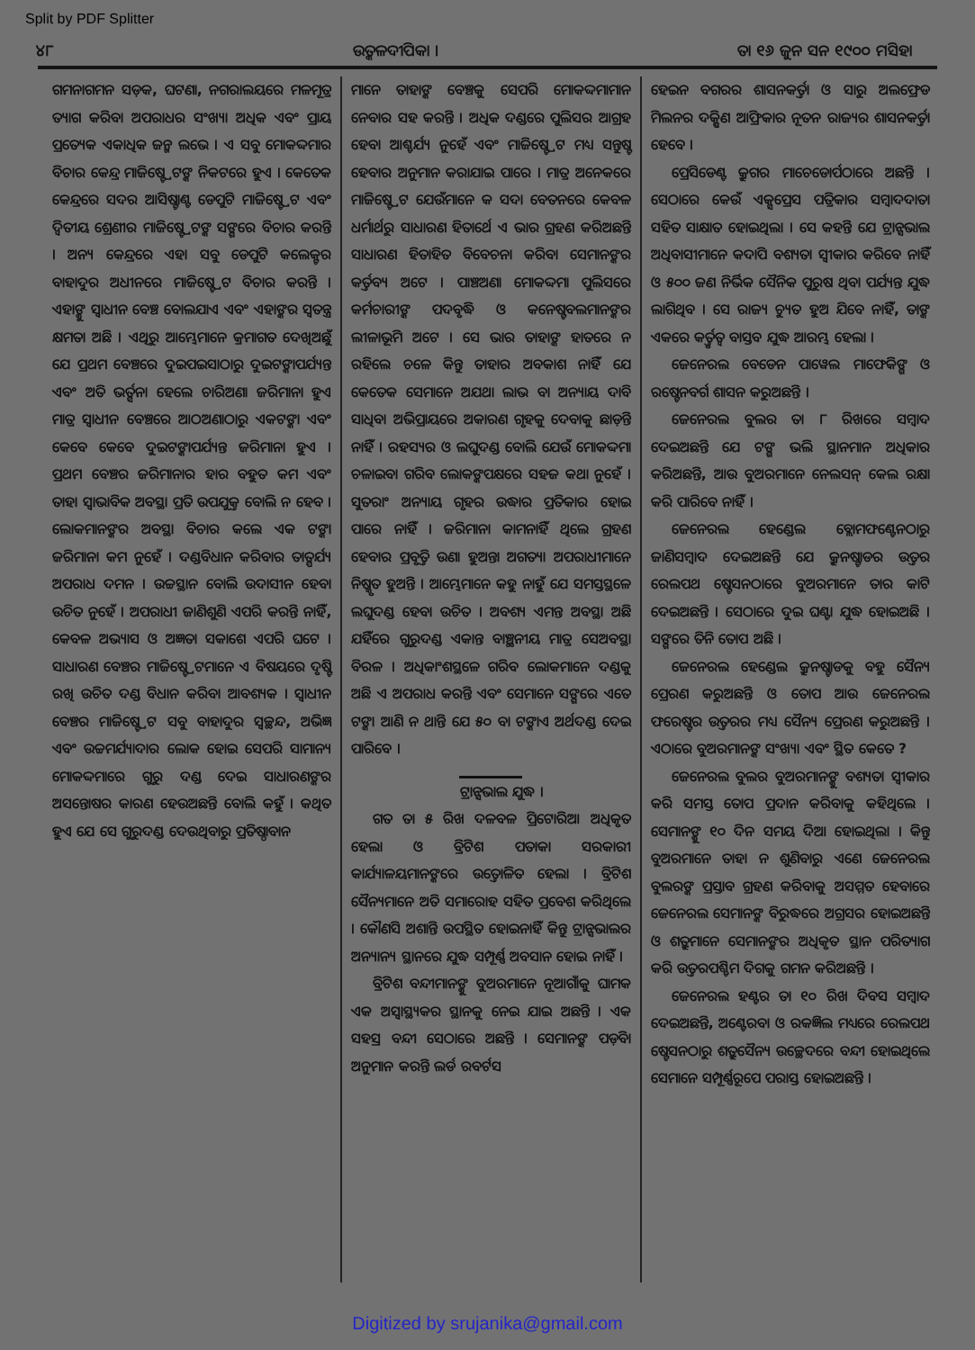Split by PDF Splitter
୪୮ ଉତ୍କଳଦୀପିକା । ତା ୧୬ ଜୁନ ସନ ୧୯୦୦ ମସିହା
ଗମନାଗମନ ସଡ଼କ, ଘଟଣା, ନଗରାଲୟରେ ମଳମୂତ୍ର ତ୍ୟାଗ କରିବା ଅପରାଧର ସଂଖ୍ୟା ଅଧିକ ଏବଂ ପ୍ରାୟ ପ୍ରତ୍ୟେକ ଏକାଧିକ ଜନ୍ମ ଲଭେ । ଏ ସବୁ ମୋକଦ୍ଦମାର ବିଚାର କେନ୍ଦ୍ର ମାଜିଷ୍ଟ୍ରେଟଙ୍କ ନିକଟରେ ହୁଏ । କେତେକ କେନ୍ଦ୍ରରେ ସଦର ଆସିଷ୍ଟାଣ୍ଟ ଡେପୁଟି ମାଜିଷ୍ଟ୍ରେଟ ଏବଂ ଦ୍ୱିତୀୟ ଶ୍ରେଣୀର ମାଜିଷ୍ଟ୍ରେଟଙ୍କ ସଙ୍ଗରେ ବିଚାର କରନ୍ତି । ଅନ୍ୟ କେନ୍ଦ୍ରରେ ଏହା ସବୁ ଡେପୁଟି କଲେକ୍ଟର ବାହାଦୁର ଅଧୀନରେ ମାଜିଷ୍ଟ୍ରେଟ ବିଚାର କରନ୍ତି । ଏହାଙ୍କୁ ସ୍ୱାଧୀନ ବେଞ୍ଚ ବୋଲଯାଏ ଏବଂ ଏହାଙ୍କର ସ୍ୱତନ୍ତ୍ର କ୍ଷମତା ଅଛି । ଏଥିରୁ ଆମ୍ଭେମାନେ କ୍ରମାଗତ ଦେଖିଅଛୁଁ ଯେ ପ୍ରଥମ ବେଞ୍ଚରେ ଦୁଇପଇସାଠାରୁ ଦୁଇଟଙ୍କାପର୍ଯ୍ୟନ୍ତ ଏବଂ ଅତି ଭର୍ତ୍ସନା ହେଲେ ଚାରିଅଣା ଜରିମାନା ହୁଏ ମାତ୍ର ସ୍ୱାଧୀନ ବେଞ୍ଚରେ ଆଠଅଣାଠାରୁ ଏକଟଙ୍କା ଏବଂ କେବେ କେବେ ଦୁଇଟଙ୍କାପର୍ଯ୍ୟନ୍ତ ଜରିମାନା ହୁଏ । ପ୍ରଥମ ବେଞ୍ଚର ଜରିମାନାର ହାର ବହୁତ କମ ଏବଂ ତାହା ସ୍ୱାଭାବିକ ଅବସ୍ଥା ପ୍ରତି ଉପଯୁକ୍ତ ବୋଲି ନ ହେବ । ଲୋକମାନଙ୍କର ଅବସ୍ଥା ବିଚାର କଲେ ଏକ ଟଙ୍କା ଜରିମାନା କମ ନୁହେଁ । ଦଣ୍ଡବିଧାନ କରିବାର ତାତ୍ପର୍ଯ୍ୟ ଅପରାଧ ଦମନ । ଉଚ୍ଚସ୍ଥାନ ବୋଲି ଉଦାସୀନ ହେବା ଉଚିତ ନୁହେଁ । ଅପରାଧୀ ଜାଣିଶୁଣି ଏପରି କରନ୍ତି ନାହିଁ, କେବଳ ଅଭ୍ୟାସ ଓ ଅଜ୍ଞତା ସକାଶେ ଏପରି ଘଟେ । ସାଧାରଣ ବେଞ୍ଚର ମାଜିଷ୍ଟ୍ରେଟମାନେ ଏ ବିଷୟରେ ଦୃଷ୍ଟି ରଖି ଉଚିତ ଦଣ୍ଡ ବିଧାନ କରିବା ଆବଶ୍ୟକ । ସ୍ୱାଧୀନ ବେଞ୍ଚର ମାଜିଷ୍ଟ୍ରେଟ ସବୁ ବାହାଦୁର ସ୍ୱଚ୍ଛନ୍ଦ, ଅଭିଜ୍ଞ ଏବଂ ଉଚ୍ଚମର୍ଯ୍ୟାଦାର ଲୋକ ହୋଇ ସେପରି ସାମାନ୍ୟ ମୋକଦ୍ଦମାରେ ଗୁରୁ ଦଣ୍ଡ ଦେଇ ସାଧାରଣଙ୍କର ଅସନ୍ତୋଷର କାରଣ ହେଉଅଛନ୍ତି ବୋଲି କହୁଁ । କଥିତ ହୁଏ ଯେ ସେ ଗୁରୁଦଣ୍ଡ ଦେଉଥିବାରୁ ପ୍ରତିଷ୍ଠାବାନ
ମାନେ ତାହାଙ୍କ ବେଞ୍ଚକୁ ସେପରି ମୋକଦ୍ଦମାମାନ ନେବାର ସହ କରନ୍ତି । ଅଧିକ ଦଣ୍ଡରେ ପୁଲିସର ଆଗ୍ରହ ହେବା ଆଶ୍ଚର୍ଯ୍ୟ ନୁହେଁ ଏବଂ ମାଜିଷ୍ଟ୍ରେଟ ମଧ୍ୟ ସନ୍ତୁଷ୍ଟ ହେବାର ଅନୁମାନ କରାଯାଇ ପାରେ । ମାତ୍ର ଅନେକରେ ମାଜିଷ୍ଟ୍ରେଟ ଯେଉଁମାନେ କ ସଦା ବେତନରେ କେବଳ ଧର୍ମାର୍ଥରୁ ସାଧାରଣ ହିତାର୍ଥେ ଏ ଭାର ଗ୍ରହଣ କରିଅଛନ୍ତି ସାଧାରଣ ହିତାହିତ ବିବେଚନା କରିବା ସେମାନଙ୍କର କର୍ତ୍ତବ୍ୟ ଅଟେ । ପାଞ୍ଚଅଣା ମୋକଦ୍ଦମା ପୁଲିସରେ କର୍ମଚାରୀଙ୍କ ପଦବୃଦ୍ଧି ଓ କନେଷ୍ଟବଲମାନଙ୍କର ଲୀଳାଭୂମି ଅଟେ । ସେ ଭାର ତାହାଙ୍କ ହାତରେ ନ ରହିଲେ ଚଳେ କିନ୍ତୁ ତାହାର ଅବକାଶ ନାହିଁ ଯେ କେତେକ ସେମାନେ ଅଯଥା ଲାଭ ବା ଅନ୍ୟାୟ ଦାବି ସାଧିବା ଅଭିପ୍ରାୟରେ ଅକାରଣ ଗୃହକୁ ଦେବାକୁ ଛାଡ଼ନ୍ତି ନାହିଁ । ରହସ୍ୟର ଓ ଲଘୁଦଣ୍ଡ ବୋଲି ଯେଉଁ ମୋକଦ୍ଦମା ଚଳାଇବା ଗରିବ ଲୋକଙ୍କପକ୍ଷରେ ସହଜ କଥା ନୁହେଁ । ସୁତରାଂ ଅନ୍ୟାୟ ଗୃହର ଉଦ୍ଧାର ପ୍ରତିକାର ହୋଇ ପାରେ ନାହିଁ । ଜରିମାନା କାମନାହିଁ ଥିଲେ ଗ୍ରହଣ ହେବାର ପ୍ରବୃତ୍ତି ଉଣା ହୁଅନ୍ତା ଅଗତ୍ୟା ଅପରାଧୀମାନେ ନିଷ୍କୃତ ହୁଅନ୍ତି । ଆମ୍ଭେମାନେ କହୁ ନାହୁଁ ଯେ ସମସ୍ତସ୍ଥଳେ ଲଘୁଦଣ୍ଡ ହେବା ଉଚିତ । ଅବଶ୍ୟ ଏମନ୍ତ ଅବସ୍ଥା ଅଛି ଯହିଁରେ ଗୁରୁଦଣ୍ଡ ଏକାନ୍ତ ବାଞ୍ଛନୀୟ ମାତ୍ର ସେଅବସ୍ଥା ବିରଳ । ଅଧିକାଂଶସ୍ଥଳେ ଗରିବ ଲୋକମାନେ ଦଣ୍ଡକୁ ଅଛି ଏ ଅପରାଧ କରନ୍ତି ଏବଂ ସେମାନେ ସଙ୍ଗରେ ଏତେ ଟଙ୍କା ଆଣି ନ ଥାନ୍ତି ଯେ ୫୦ ବା ଟଙ୍କାଏ ଅର୍ଥଦଣ୍ଡ ଦେଇ ପାରିବେ ।
ଟ୍ରାନ୍ସଭାଲ ଯୁଦ୍ଧ ।
ଗତ ତା ୫ ରିଖ ଦଳବଳ ପ୍ରିଟୋରିଆ ଅଧିକୃତ ହେଲା ଓ ବ୍ରିଟିଶ ପତାକା ସରକାରୀ କାର୍ଯ୍ୟାଳୟମାନଙ୍କରେ ଉତ୍ତୋଳିତ ହେଲା । ବ୍ରିଟିଶ ସୈନ୍ୟମାନେ ଅତି ସମାରୋହ ସହିତ ପ୍ରବେଶ କରିଥିଲେ । କୌଣସି ଅଶାନ୍ତି ଉପସ୍ଥିତ ହୋଇନାହିଁ କିନ୍ତୁ ଟ୍ରାନ୍ସଭାଲର ଅନ୍ୟାନ୍ୟ ସ୍ଥାନରେ ଯୁଦ୍ଧ ସମ୍ପୂର୍ଣ୍ଣ ଅବସାନ ହୋଇ ନାହିଁ ।
ବ୍ରିଟିଶ ବନ୍ଦୀମାନଙ୍କୁ ବୁଅରମାନେ ନୂଆଗାଁକୁ ଘାମକ ଏକ ଅସ୍ୱାସ୍ଥ୍ୟକର ସ୍ଥାନକୁ ନେଇ ଯାଇ ଅଛନ୍ତି । ଏକ ସହସ୍ର ବନ୍ଦୀ ସେଠାରେ ଅଛନ୍ତି । ସେମାନଙ୍କ ପଡ଼ିବା ଅନୁମାନ କରନ୍ତି ଲର୍ଡ ରବର୍ଟସ
ହେଇନ ବଗରର ଶାସନକର୍ତ୍ତା ଓ ସାରୁ ଅଲଫ୍ରେଡ ମିଲନର ଦକ୍ଷିଣ ଆଫ୍ରିକାର ନୂତନ ରାଜ୍ୟର ଶାସନକର୍ତ୍ତା ହେବେ ।
ପ୍ରେସିଡେଣ୍ଟ କ୍ରୁଗର ମାଚେଡୋର୍ପଠାରେ ଅଛନ୍ତି । ସେଠାରେ କେଉଁ ଏକ୍ସପ୍ରେସ ପତ୍ରିକାର ସମ୍ବାଦଦାତା ସହିତ ସାକ୍ଷାତ ହୋଇଥିଲା । ସେ କହନ୍ତି ଯେ ଟ୍ରାନ୍ସଭାଲ ଅଧିବାସୀମାନେ କଦାପି ବଶ୍ୟତା ସ୍ୱୀକାର କରିବେ ନାହିଁ ଓ ୫୦୦ ଜଣ ନିର୍ଭିକ ସୈନିକ ପୁରୁଷ ଥିବା ପର୍ଯ୍ୟନ୍ତ ଯୁଦ୍ଧ ଲାଗିଥିବ । ସେ ରାଜ୍ୟ ଚ୍ୟୁତ ହୁଅ ଯିବେ ନାହିଁ, ତାଙ୍କ ଏକରେ କର୍ତ୍ତୃତ୍ୱ ବାସ୍ତବ ଯୁଦ୍ଧ ଆରମ୍ଭ ହେଲା ।
ଜେନେରଲ ବେଡେନ ପାୱେଲ ମାଫେକିଙ୍ଗ ଓ ରଷ୍ଟେନବର୍ଗ ଶାସନ କରୁଅଛନ୍ତି ।
ଜେନେରଲ ବୁଲର ତା ୮ ରିଖରେ ସମ୍ବାଦ ଦେଇଅଛନ୍ତି ଯେ ଟଙ୍ଗ ଭଲି ସ୍ଥାନମାନ ଅଧିକାର କରିଅଛନ୍ତି, ଆଉ ବୁଅରମାନେ ନେଲସନ୍ କେଲ ରକ୍ଷା କରି ପାରିବେ ନାହିଁ ।
ଜେନେରଲ ହେଣ୍ଡେଲ ବ୍ଲୋମଫଣ୍ଟେନଠାରୁ ଜାଣିସମ୍ବାଦ ଦେଇଅଛନ୍ତି ଯେ କ୍ରୁନଷ୍ଟାଡର ଉତ୍ତର ରେଲପଥ ଷ୍ଟେସନଠାରେ ବୁଅରମାନେ ତାର କାଟି ଦେଇଅଛନ୍ତି । ସେଠାରେ ଦୁଇ ଘଣ୍ଟା ଯୁଦ୍ଧ ହୋଇଅଛି । ସଙ୍ଗରେ ତିନି ତୋପ ଅଛି ।
ଜେନେରଲ ହେଣ୍ଡେଲ କ୍ରୁନଷ୍ଟାଡକୁ ବହୁ ସୈନ୍ୟ ପ୍ରେରଣ କରୁଅଛନ୍ତି ଓ ତୋପ ଆଉ ଜେନେରଲ ଫରେଷ୍ଟର ଉତ୍ତରର ମଧ୍ୟ ସୈନ୍ୟ ପ୍ରେରଣ କରୁଅଛନ୍ତି । ଏଠାରେ ବୁଅରମାନଙ୍କ ସଂଖ୍ୟା ଏବଂ ସ୍ଥିତ କେତେ ?
ଜେନେରଲ ବୁଲର ବୁଅରମାନଙ୍କୁ ବଶ୍ୟତା ସ୍ୱୀକାର କରି ସମସ୍ତ ତୋପ ପ୍ରଦାନ କରିବାକୁ କହିଥିଲେ । ସେମାନଙ୍କୁ ୧୦ ଦିନ ସମୟ ଦିଆ ହୋଇଥିଲା । କିନ୍ତୁ ବୁଅରମାନେ ତାହା ନ ଶୁଣିବାରୁ ଏଣେ ଜେନେରଲ ବୁଲରଙ୍କ ପ୍ରସ୍ତାବ ଗ୍ରହଣ କରିବାକୁ ଅସମ୍ମତ ହେବାରେ ଜେନେରଲ ସେମାନଙ୍କ ବିରୁଦ୍ଧରେ ଅଗ୍ରସର ହୋଇଅଛନ୍ତି ଓ ଶତ୍ରୁମାନେ ସେମାନଙ୍କର ଅଧିକୃତ ସ୍ଥାନ ପରିତ୍ୟାଗ କରି ଉତ୍ତରପଶ୍ଚିମ ଦିଗକୁ ଗମନ କରିଅଛନ୍ତି ।
ଜେନେରଲ ହଣ୍ଟର ତା ୧୦ ରିଖ ଦିବସ ସମ୍ବାଦ ଦେଇଅଛନ୍ତି, ଅଣ୍ଟେରବା ଓ ରକଜ୍ଞିଲ ମଧ୍ୟରେ ରେଲପଥ ଷ୍ଟେସନଠାରୁ ଶତ୍ରୁସୈନ୍ୟ ଉଚ୍ଛେଦରେ ବନ୍ଦୀ ହୋଇଥିଲେ ସେମାନେ ସମ୍ପୂର୍ଣ୍ଣରୂପେ ପରାସ୍ତ ହୋଇଅଛନ୍ତି ।
Digitized by srujanika@gmail.com